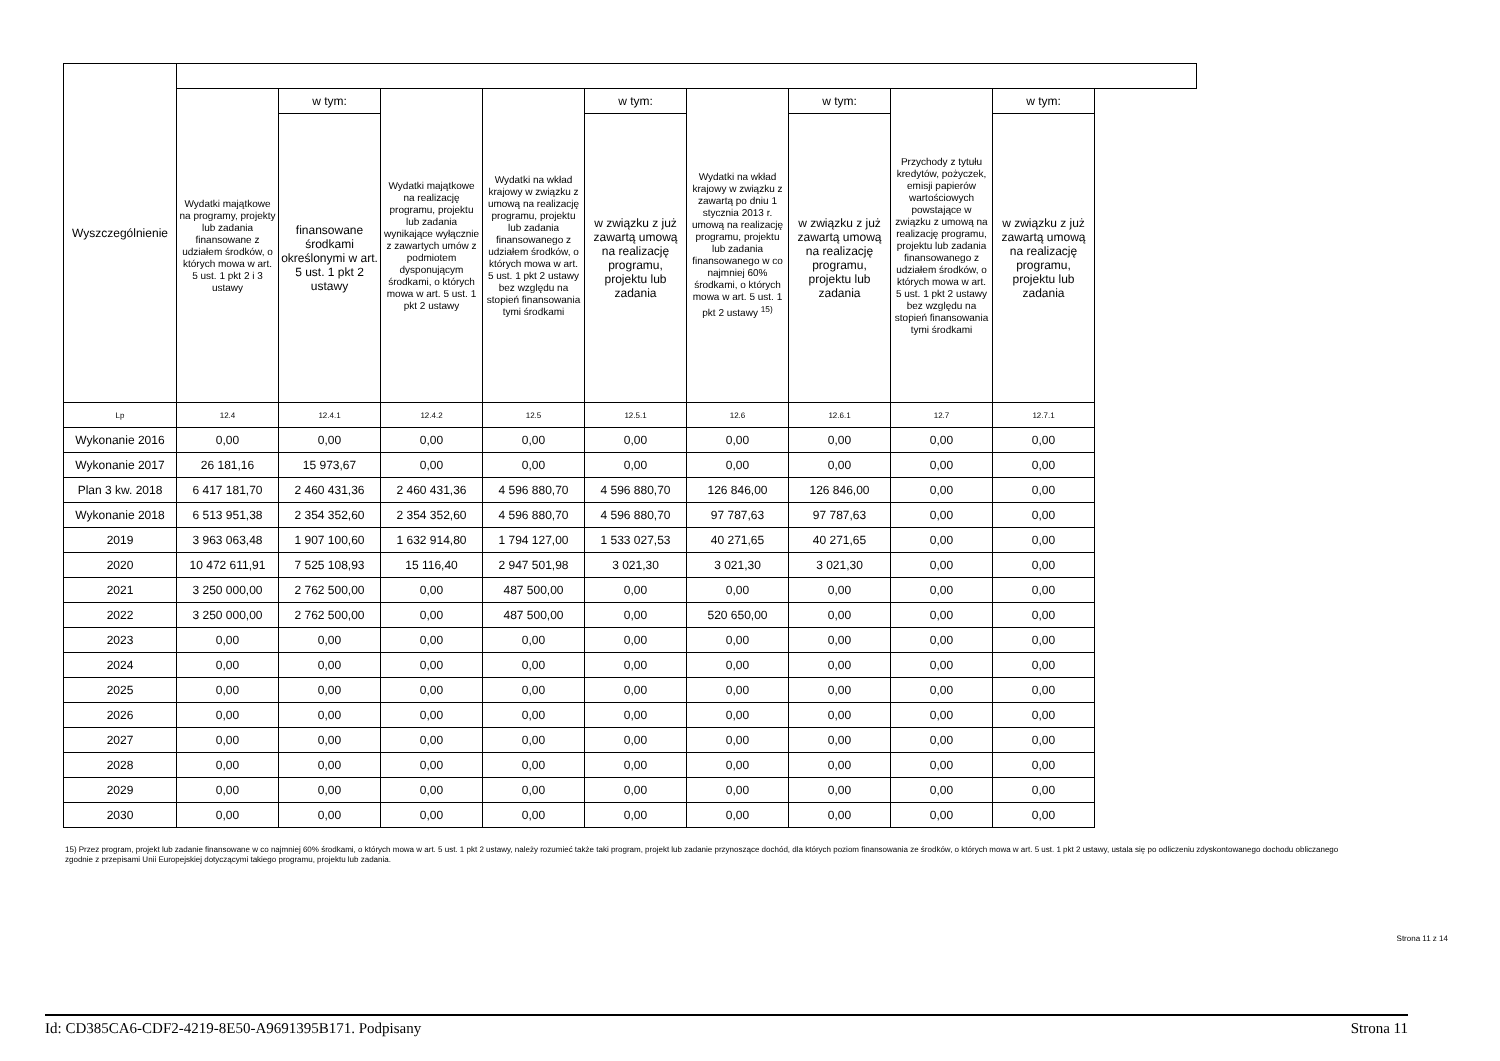| Wyszczególnienie | | | | | | | | | |
| --- | --- | --- | --- | --- | --- | --- | --- | --- | --- |
| | Wydatki majątkowe na programy, projekty lub zadania finansowane z udziałem środków, o których mowa w art. 5 ust. 1 pkt 2 i 3 ustawy | w tym: | Wydatki majątkowe na realizację programu, projektu lub zadania wynikające wyłącznie z zawartych umów z podmiotem dysponującym środkami, o których mowa w art. 5 ust. 1 pkt 2 ustawy | Wydatki na wkład krajowy w związku z umową na realizację programu, projektu lub zadania finansowanego z udziałem środków, o których mowa w art. 5 ust. 1 pkt 2 ustawy bez względu na stopień finansowania tymi środkami | w tym: | Wydatki na wkład krajowy w związku z zawartą po dniu 1 stycznia 2013 r. umową na realizację programu, projektu lub zadania finansowanego w co najmniej 60% środkami, o których mowa w art. 5 ust. 1 pkt 2 ustawy <sup>15)</sup> | w tym: | Przychody z tytułu kredytów, pożyczek, emisji papierów wartościowych powstające w związku z umową na realizację programu, projektu lub zadania finansowanego z udziałem środków, o których mowa w art. 5 ust. 1 pkt 2 ustawy bez względu na stopień finansowania tymi środkami | w tym: |
| | | finansowane środkami określonymi w art. 5 ust. 1 pkt 2 ustawy | | | w związku z już zawartą umową na realizację programu, projektu lub zadania | | w związku z już zawartą umową na realizację programu, projektu lub zadania | | w związku z już zawartą umową na realizację programu, projektu lub zadania |
| Lp | 12.4 | 12.4.1 | 12.4.2 | 12.5 | 12.5.1 | 12.6 | 12.6.1 | 12.7 | 12.7.1 |
| Wykonanie 2016 | 0,00 | 0,00 | 0,00 | 0,00 | 0,00 | 0,00 | 0,00 | 0,00 | 0,00 |
| Wykonanie 2017 | 26 181,16 | 15 973,67 | 0,00 | 0,00 | 0,00 | 0,00 | 0,00 | 0,00 | 0,00 |
| Plan 3 kw. 2018 | 6 417 181,70 | 2 460 431,36 | 2 460 431,36 | 4 596 880,70 | 4 596 880,70 | 126 846,00 | 126 846,00 | 0,00 | 0,00 |
| Wykonanie 2018 | 6 513 951,38 | 2 354 352,60 | 2 354 352,60 | 4 596 880,70 | 4 596 880,70 | 97 787,63 | 97 787,63 | 0,00 | 0,00 |
| 2019 | 3 963 063,48 | 1 907 100,60 | 1 632 914,80 | 1 794 127,00 | 1 533 027,53 | 40 271,65 | 40 271,65 | 0,00 | 0,00 |
| 2020 | 10 472 611,91 | 7 525 108,93 | 15 116,40 | 2 947 501,98 | 3 021,30 | 3 021,30 | 3 021,30 | 0,00 | 0,00 |
| 2021 | 3 250 000,00 | 2 762 500,00 | 0,00 | 487 500,00 | 0,00 | 0,00 | 0,00 | 0,00 | 0,00 |
| 2022 | 3 250 000,00 | 2 762 500,00 | 0,00 | 487 500,00 | 0,00 | 520 650,00 | 0,00 | 0,00 | 0,00 |
| 2023 | 0,00 | 0,00 | 0,00 | 0,00 | 0,00 | 0,00 | 0,00 | 0,00 | 0,00 |
| 2024 | 0,00 | 0,00 | 0,00 | 0,00 | 0,00 | 0,00 | 0,00 | 0,00 | 0,00 |
| 2025 | 0,00 | 0,00 | 0,00 | 0,00 | 0,00 | 0,00 | 0,00 | 0,00 | 0,00 |
| 2026 | 0,00 | 0,00 | 0,00 | 0,00 | 0,00 | 0,00 | 0,00 | 0,00 | 0,00 |
| 2027 | 0,00 | 0,00 | 0,00 | 0,00 | 0,00 | 0,00 | 0,00 | 0,00 | 0,00 |
| 2028 | 0,00 | 0,00 | 0,00 | 0,00 | 0,00 | 0,00 | 0,00 | 0,00 | 0,00 |
| 2029 | 0,00 | 0,00 | 0,00 | 0,00 | 0,00 | 0,00 | 0,00 | 0,00 | 0,00 |
| 2030 | 0,00 | 0,00 | 0,00 | 0,00 | 0,00 | 0,00 | 0,00 | 0,00 | 0,00 |
15) Przez program, projekt lub zadanie finansowane w co najmniej 60% środkami, o których mowa w art. 5 ust. 1 pkt 2 ustawy, należy rozumieć także taki program, projekt lub zadanie przynoszące dochód, dla których poziom finansowania ze środków, o których mowa w art. 5 ust. 1 pkt 2 ustawy, ustala się po odliczeniu zdyskontowanego dochodu obliczanego zgodnie z przepisami Unii Europejskiej dotyczącymi takiego programu, projektu lub zadania.
Strona 11 z 14
Id: CD385CA6-CDF2-4219-8E50-A9691395B171. Podpisany Strona 11